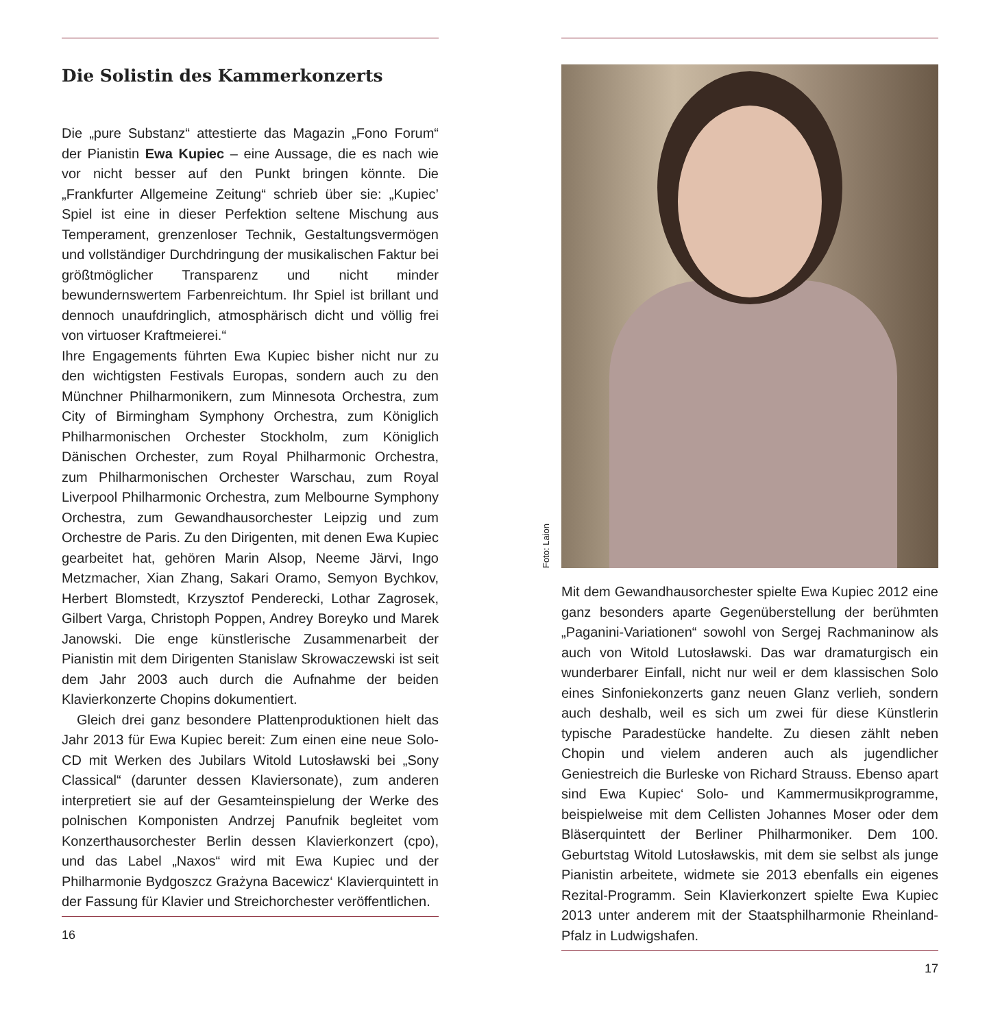Die Solistin des Kammerkonzerts
Die „pure Substanz“ attestierte das Magazin „Fono Forum“ der Pianistin Ewa Kupiec – eine Aussage, die es nach wie vor nicht besser auf den Punkt bringen könnte. Die „Frankfurter Allgemeine Zeitung“ schrieb über sie: „Kupiec’ Spiel ist eine in dieser Perfektion seltene Mischung aus Temperament, grenzenloser Technik, Gestaltungsvermögen und vollständiger Durchdringung der musikalischen Faktur bei größtmöglicher Transparenz und nicht minder bewundernswertem Farbenreichtum. Ihr Spiel ist brillant und dennoch unaufdringlich, atmosphärisch dicht und völlig frei von virtuoser Kraftmeierei.“
Ihre Engagements führten Ewa Kupiec bisher nicht nur zu den wichtigsten Festivals Europas, sondern auch zu den Münchner Philharmonikern, zum Minnesota Orchestra, zum City of Birmingham Symphony Orchestra, zum Königlich Philharmonischen Orchester Stockholm, zum Königlich Dänischen Orchester, zum Royal Philharmonic Orchestra, zum Philharmonischen Orchester Warschau, zum Royal Liverpool Philharmonic Orchestra, zum Melbourne Symphony Orchestra, zum Gewandhausorchester Leipzig und zum Orchestre de Paris. Zu den Dirigenten, mit denen Ewa Kupiec gearbeitet hat, gehören Marin Alsop, Neeme Järvi, Ingo Metzmacher, Xian Zhang, Sakari Oramo, Semyon Bychkov, Herbert Blomstedt, Krzysztof Penderecki, Lothar Zagrosek, Gilbert Varga, Christoph Poppen, Andrey Boreyko und Marek Janowski. Die enge künstlerische Zusammenarbeit der Pianistin mit dem Dirigenten Stanislaw Skrowaczewski ist seit dem Jahr 2003 auch durch die Aufnahme der beiden Klavierkonzerte Chopins dokumentiert.
Gleich drei ganz besondere Plattenproduktionen hielt das Jahr 2013 für Ewa Kupiec bereit: Zum einen eine neue Solo-CD mit Werken des Jubilars Witold Lutosławski bei „Sony Classical“ (darunter dessen Klaviersonate), zum anderen interpretiert sie auf der Gesamteinspielung der Werke des polnischen Komponisten Andrzej Panufnik begleitet vom Konzerthausorchester Berlin dessen Klavierkonzert (cpo), und das Label „Naxos“ wird mit Ewa Kupiec und der Philharmonie Bydgoszcz Grażyna Bacewicz‘ Klavierquintett in der Fassung für Klavier und Streichorchester veröffentlichen.
16
Foto: Laion
Mit dem Gewandhausorchester spielte Ewa Kupiec 2012 eine ganz besonders aparte Gegenüberstellung der berühmten „Paganini-Variationen“ sowohl von Sergej Rachmaninow als auch von Witold Lutosławski. Das war dramaturgisch ein wunderbarer Einfall, nicht nur weil er dem klassischen Solo eines Sinfoniekonzerts ganz neuen Glanz verlieh, sondern auch deshalb, weil es sich um zwei für diese Künstlerin typische Paradestücke handelte. Zu diesen zählt neben Chopin und vielem anderen auch als jugendlicher Geniestreich die Burleske von Richard Strauss. Ebenso apart sind Ewa Kupiec‘ Solo- und Kammermusikprogramme, beispielweise mit dem Cellisten Johannes Moser oder dem Bläserquintett der Berliner Philharmoniker. Dem 100. Geburtstag Witold Lutosławskis, mit dem sie selbst als junge Pianistin arbeitete, widmete sie 2013 ebenfalls ein eigenes Rezital-Programm. Sein Klavierkonzert spielte Ewa Kupiec 2013 unter anderem mit der Staatsphilharmonie Rheinland-Pfalz in Ludwigshafen.
17